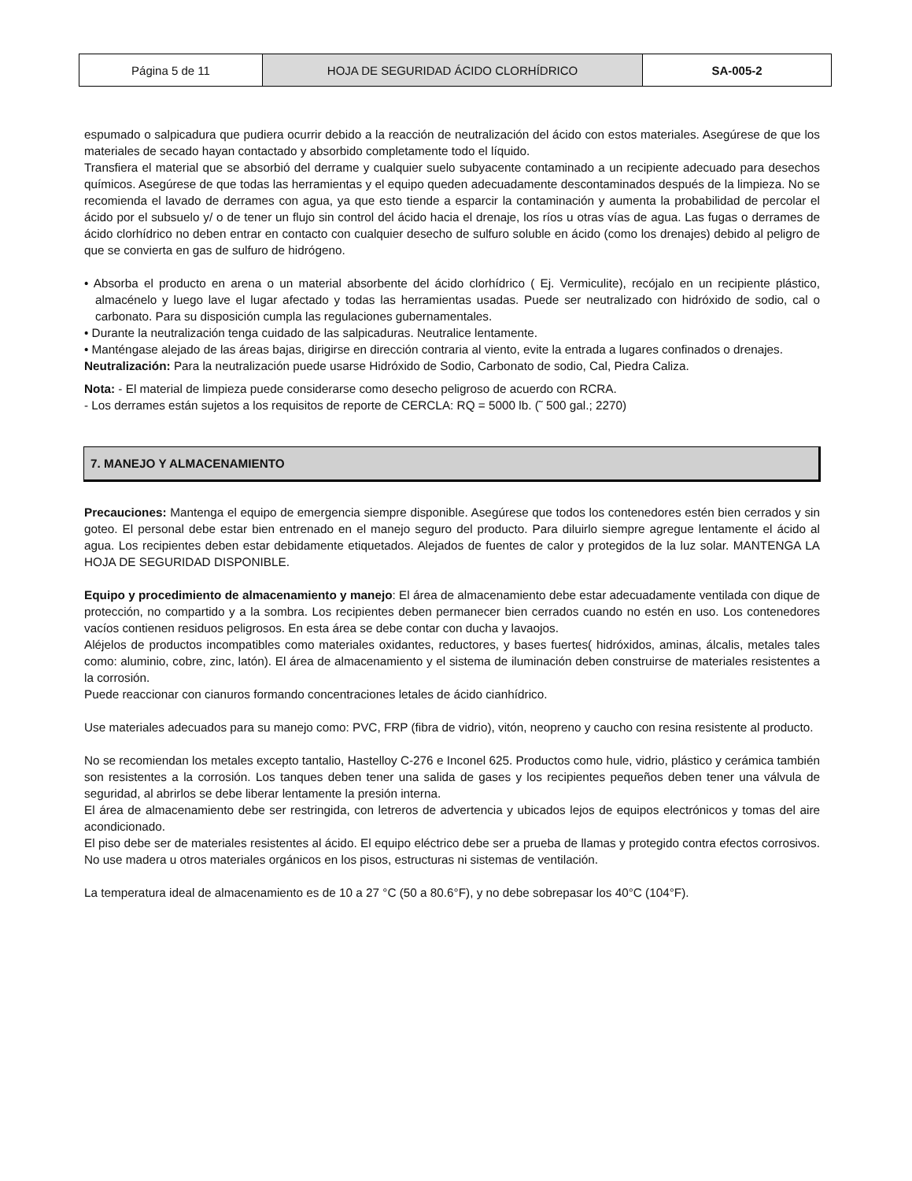| Página 5 de 11 | HOJA DE SEGURIDAD ÁCIDO CLORHÍDRICO | SA-005-2 |
espumado o salpicadura que pudiera ocurrir debido a la reacción de neutralización del ácido con estos materiales. Asegúrese de que los materiales de secado hayan contactado y absorbido completamente todo el líquido.
Transfiera el material que se absorbió del derrame y cualquier suelo subyacente contaminado a un recipiente adecuado para desechos químicos. Asegúrese de que todas las herramientas y el equipo queden adecuadamente descontaminados después de la limpieza. No se recomienda el lavado de derrames con agua, ya que esto tiende a esparcir la contaminación y aumenta la probabilidad de percolar el ácido por el subsuelo y/ o de tener un flujo sin control del ácido hacia el drenaje, los ríos u otras vías de agua. Las fugas o derrames de ácido clorhídrico no deben entrar en contacto con cualquier desecho de sulfuro soluble en ácido (como los drenajes) debido al peligro de que se convierta en gas de sulfuro de hidrógeno.
• Absorba el producto en arena o un material absorbente del ácido clorhídrico ( Ej. Vermiculite), recójalo en un recipiente plástico, almacénelo y luego lave el lugar afectado y todas las herramientas usadas. Puede ser neutralizado con hidróxido de sodio, cal o carbonato. Para su disposición cumpla las regulaciones gubernamentales.
• Durante la neutralización tenga cuidado de las salpicaduras. Neutralice lentamente.
• Manténgase alejado de las áreas bajas, dirigirse en dirección contraria al viento, evite la entrada a lugares confinados o drenajes.
Neutralización: Para la neutralización puede usarse Hidróxido de Sodio, Carbonato de sodio, Cal, Piedra Caliza.
Nota: - El material de limpieza puede considerarse como desecho peligroso de acuerdo con RCRA.
- Los derrames están sujetos a los requisitos de reporte de CERCLA: RQ = 5000 lb. (˜ 500 gal.; 2270)
7. MANEJO Y ALMACENAMIENTO
Precauciones: Mantenga el equipo de emergencia siempre disponible. Asegúrese que todos los contenedores estén bien cerrados y sin goteo. El personal debe estar bien entrenado en el manejo seguro del producto. Para diluirlo siempre agregue lentamente el ácido al agua. Los recipientes deben estar debidamente etiquetados. Alejados de fuentes de calor y protegidos de la luz solar. MANTENGA LA HOJA DE SEGURIDAD DISPONIBLE.
Equipo y procedimiento de almacenamiento y manejo: El área de almacenamiento debe estar adecuadamente ventilada con dique de protección, no compartido y a la sombra. Los recipientes deben permanecer bien cerrados cuando no estén en uso. Los contenedores vacíos contienen residuos peligrosos. En esta área se debe contar con ducha y lavaojos.
Aléjelos de productos incompatibles como materiales oxidantes, reductores, y bases fuertes( hidróxidos, aminas, álcalis, metales tales como: aluminio, cobre, zinc, latón). El área de almacenamiento y el sistema de iluminación deben construirse de materiales resistentes a la corrosión.
Puede reaccionar con cianuros formando concentraciones letales de ácido cianhídrico.
Use materiales adecuados para su manejo como: PVC, FRP (fibra de vidrio), vitón, neopreno y caucho con resina resistente al producto.
No se recomiendan los metales excepto tantalio, Hastelloy C-276 e Inconel 625. Productos como hule, vidrio, plástico y cerámica también son resistentes a la corrosión. Los tanques deben tener una salida de gases y los recipientes pequeños deben tener una válvula de seguridad, al abrirlos se debe liberar lentamente la presión interna.
El área de almacenamiento debe ser restringida, con letreros de advertencia y ubicados lejos de equipos electrónicos y tomas del aire acondicionado.
El piso debe ser de materiales resistentes al ácido. El equipo eléctrico debe ser a prueba de llamas y protegido contra efectos corrosivos. No use madera u otros materiales orgánicos en los pisos, estructuras ni sistemas de ventilación.
La temperatura ideal de almacenamiento es de 10 a 27 °C (50 a 80.6°F), y no debe sobrepasar los 40°C (104°F).